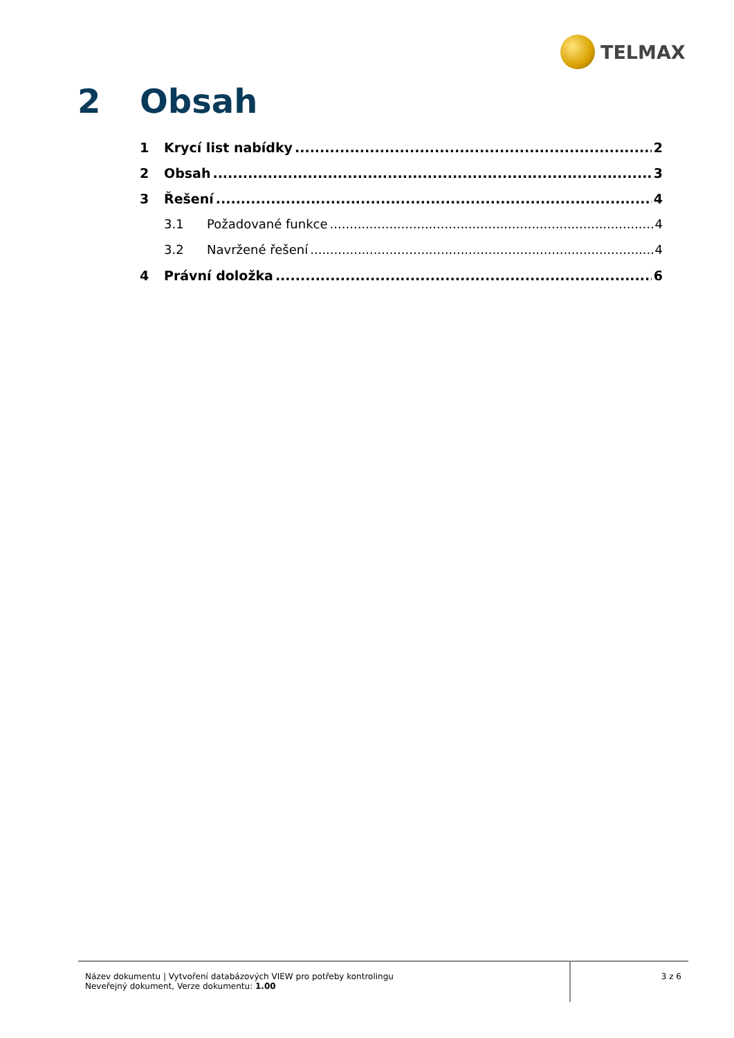TELMAX
2 Obsah
1 Krycí list nabídky 2
2 Obsah 3
3 Řešení 4
3.1 Požadované funkce 4
3.2 Navržené řešení 4
4 Právní doložka 6
Název dokumentu | Vytvoření databázových VIEW pro potřeby kontrolingu
Neveřejný dokument, Verze dokumentu: 1.00
3 z 6